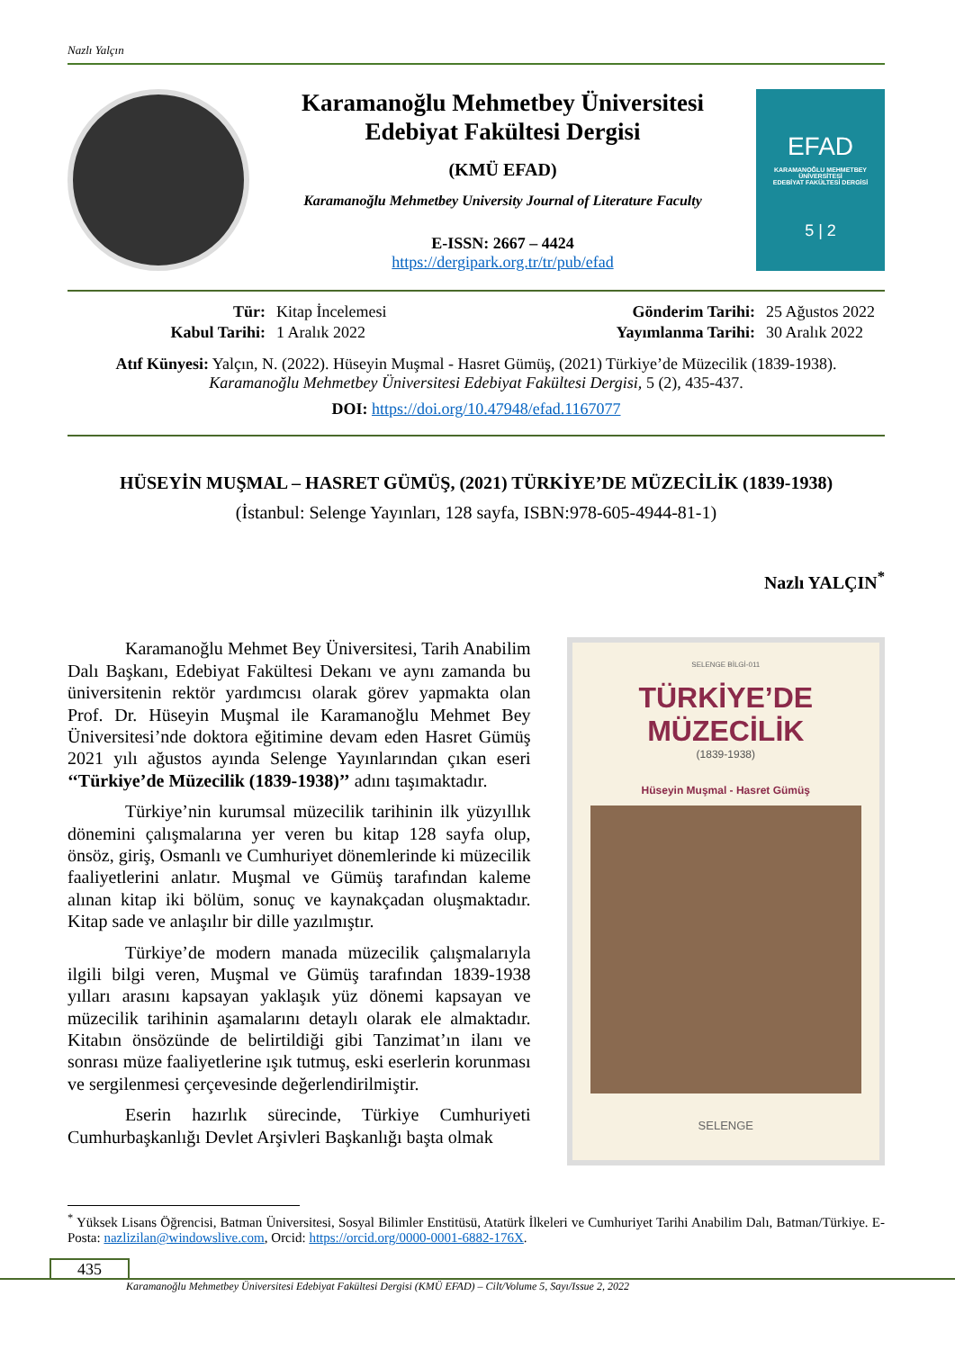Nazlı Yalçın
Karamanoğlu Mehmetbey Üniversitesi
Edebiyat Fakültesi Dergisi
(KMÜ EFAD)
Karamanoğlu Mehmetbey University Journal of Literature Faculty
E-ISSN: 2667 – 4424
https://dergipark.org.tr/tr/pub/efad
EFAD
KARAMANOĞLU MEHMETBEY ÜNİVERSİTESİ
EDEBİYAT FAKÜLTESİ DERGİSİ
5 | 2
Tür: Kitap İncelemesi Gönderim Tarihi: 25 Ağustos 2022 Kabul Tarihi: 1 Aralık 2022 Yayımlanma Tarihi: 30 Aralık 2022
Atıf Künyesi: Yalçın, N. (2022). Hüseyin Muşmal - Hasret Gümüş, (2021) Türkiye’de Müzecilik (1839-1938).
Karamanoğlu Mehmetbey Üniversitesi Edebiyat Fakültesi Dergisi, 5 (2), 435-437.
DOI: https://doi.org/10.47948/efad.1167077
HÜSEYİN MUŞMAL – HASRET GÜMÜŞ, (2021) TÜRKİYE’DE MÜZECİLİK (1839-1938)
(İstanbul: Selenge Yayınları, 128 sayfa, ISBN:978-605-4944-81-1)
Nazlı YALÇIN<sup>*</sup>
Karamanoğlu Mehmet Bey Üniversitesi, Tarih Anabilim Dalı Başkanı, Edebiyat Fakültesi Dekanı ve aynı zamanda bu üniversitenin rektör yardımcısı olarak görev yapmakta olan Prof. Dr. Hüseyin Muşmal ile Karamanoğlu Mehmet Bey Üniversitesi’nde doktora eğitimine devam eden Hasret Gümüş 2021 yılı ağustos ayında Selenge Yayınlarından çıkan eseri ‘‘Türkiye’de Müzecilik (1839-1938)’’ adını taşımaktadır.
Türkiye’nin kurumsal müzecilik tarihinin ilk yüzyıllık dönemini çalışmalarına yer veren bu kitap 128 sayfa olup, önsöz, giriş, Osmanlı ve Cumhuriyet dönemlerinde ki müzecilik faaliyetlerini anlatır. Muşmal ve Gümüş tarafından kaleme alınan kitap iki bölüm, sonuç ve kaynakçadan oluşmaktadır. Kitap sade ve anlaşılır bir dille yazılmıştır.
Türkiye’de modern manada müzecilik çalışmalarıyla ilgili bilgi veren, Muşmal ve Gümüş tarafından 1839-1938 yılları arasını kapsayan yaklaşık yüz dönemi kapsayan ve müzecilik tarihinin aşamalarını detaylı olarak ele almaktadır. Kitabın önsözünde de belirtildiği gibi Tanzimat’ın ilanı ve sonrası müze faaliyetlerine ışık tutmuş, eski eserlerin korunması ve sergilenmesi çerçevesinde değerlendirilmiştir.
Eserin hazırlık sürecinde, Türkiye Cumhuriyeti Cumhurbaşkanlığı Devlet Arşivleri Başkanlığı başta olmak
SELENGE BİLGİ-011
TÜRKİYE’DE
MÜZECİLİK
(1839-1938)
Hüseyin Muşmal - Hasret Gümüş
SELENGE
<sup>*</sup> Yüksek Lisans Öğrencisi, Batman Üniversitesi, Sosyal Bilimler Enstitüsü, Atatürk İlkeleri ve Cumhuriyet Tarihi Anabilim Dalı, Batman/Türkiye. E-Posta: nazlizilan@windowslive.com, Orcid: https://orcid.org/0000-0001-6882-176X.
435
Karamanoğlu Mehmetbey Üniversitesi Edebiyat Fakültesi Dergisi (KMÜ EFAD) – Cilt/Volume 5, Sayı/Issue 2, 2022